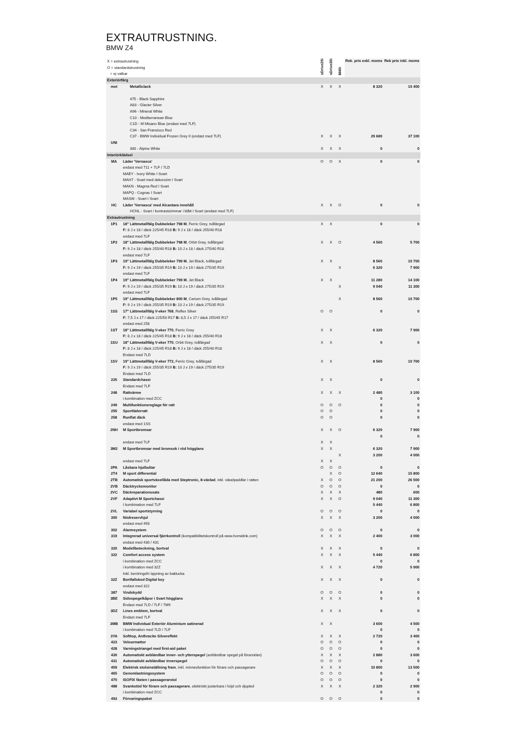EXTRAUTRUSTNING.
BMW Z4
| X = extrautrustning O = standardutrustning = ej valbar | | sDrive20i | sDrive30i | M40i | Rek. pris exkl. moms | Rek pris inkl. moms |
| Exteriörfärg | | | | | | |
| met | Metalliclack | X | X | X | 8 320 | 10 400 |
| | 475 - Black Sapphire | | | | | |
| | A83 - Glacier Silver | | | | | |
| | A96 - Mineral White | | | | | |
| | C10 - Mediterranean Blue | | | | | |
| | C1D - M Misano Blue (endast med 7LF) | | | | | |
| | C34 - San Fransisco Red | | | | | |
| | C37 - BMW Individual Frozen Grey II (endast med 7LF) | X | X | X | 29 680 | 37 100 |
| UNI | | | | | | |
| | 300 - Alpine White | X | X | X | 0 | 0 |
| Interiörklädsel | | | | | | |
| MA | Läder 'Vernasca' | O | O | X | 0 | 0 |
| | endast med 711 + 7LF / 7LD | | | | | |
| | MAEY - Ivory White I Svart | | | | | |
| | MAH7 - Svart med dekorsöm I Svart | | | | | |
| | MAKN - Magma Red I Svart | | | | | |
| | MAPQ - Cognac I Svart | | | | | |
| | MASW - Svart I Svart | | | | | |
| HC | Läder 'Vernasca' med Alcantara innehåll | X | X | O | 0 | 0 |
| | HCNL - Svart / kontrastsömmar i blått I Svart (endast med 7LF) | | | | | |
| Extrautrustning | | | | | | |
| 1P1 | 18" Lättmetallfälg Dubbeleker 798 M , Ferric Grey, tvåfärgad | X | X | | 0 | 0 |
| | F: 8 J x 18 / däck 225/45 R18 B: 9 J x 18 / däck 255/40 R18 | | | | | |
| | endast med 7LF | | | | | |
| 1P2 | 18" Lättmetallfälg Dubbeleker 798 M , Orbit Grey, tvåfärgad | X | X | O | 4 560 | 5 700 |
| | F: 9 J x 18 / däck 255/40 R18 B: 10 J x 18 / däck 275/40 R18 | | | | | |
| | endast med 7LF | | | | | |
| 1P3 | 19" Lättmetallfälg Dubbeleker 799 M , Jet Black, tvåfärgad | X | X | | 8 560 | 10 700 |
| | F: 9 J x 19 / däck 255/35 R19 B: 10 J x 19 / däck 275/35 R19 | | | X | 6 320 | 7 900 |
| | endast med 7LF | | | | | |
| 1P4 | 19" Lättmetallfälg Dubbeleker 799 M , Jet Black | X | X | | 11 280 | 14 100 |
| | F: 9 J x 19 / däck 255/35 R19 B: 10 J x 19 / däck 275/35 R19 | | | X | 9 040 | 11 300 |
| | endast med 7LF | | | | | |
| 1P5 | 19" Lättmetallfälg Dubbeleker 800 M , Cerium Grey, tvåfärgad | | | X | 8 560 | 10 700 |
| | F: 9 J x 19 / däck 255/35 R19 B: 10 J x 19 / däck 275/35 R19 | | | | | |
| 1SS | 17" Lättmetallfälg V-eker 768 , Reflex Silver | O | O | | 0 | 0 |
| | F: 7,5 J x 17 / däck 225/50 R17 B: 8,5 J x 17 / däck 255/45 R17 | | | | | |
| | endast med 258 | | | | | |
| 1ST | 18" Lättmetallfälg V-eker 770 , Ferric Grey | X | X | | 6 320 | 7 900 |
| | F: 8 J x 18 / däck 225/45 R18 B: 9 J x 18 / däck 255/40 R18 | | | | | |
| 1SU | 18" Lättmetallfälg V-eker 770 , Orbit Grey, tvåfärgad | X | X | | 0 | 0 |
| | F: 8 J x 18 / däck 225/45 R18 B: 9 J x 18 / däck 255/40 R18 | | | | | |
| | Endast med 7LD | | | | | |
| 1SV | 19" Lättmetallfälg V-eker 772, Ferric Grey, tvåfärgad | X | X | | 8 560 | 10 700 |
| | F: 9 J x 19 / däck 255/35 R19 B: 10 J x 19 / däck 275/35 R19 | | | | | |
| | Endast med 7LD | | | | | |
| 225 | Standardchassi | X | X | | 0 | 0 |
| | Endast med 7LF | | | | | |
| 248 | Rattvärme | X | X | X | 2 480 | 3 100 |
| | i kombination med ZCC | | | | 0 | 0 |
| 249 | Multifunktionsreglage för ratt | O | O | O | 0 | 0 |
| 255 | Sportläderratt | O | O | | 0 | 0 |
| 258 | Runflat däck | O | O | | 0 | 0 |
| | endast med 1SS | | | | | |
| 2NH | M Sportbromsar | X | X | O | 6 320 | 7 900 |
| | | | | | 0 | 0 |
| | endast med 7LF | X | X | | | |
| 3M2 | M Sportbromsar med bromsok i röd högglans | X | X | | 6 320 | 7 900 |
| | | | | X | 3 200 | 4 000 |
| | endast med 7LF | X | X | | | |
| 2PA | Låsbara hjulbultar | O | O | O | 0 | 0 |
| 2T4 | M sport differential | | X | O | 12 640 | 15 800 |
| 2TB | Automatisk sportväxellåda med Steptronic, 8-växlad , inkl. växelpaddlar i ratten | X | O | O | 21 200 | 26 500 |
| 2VB | Däcktrycksmonitor | O | O | O | 0 | 0 |
| 2VC | Däckreparationssats | X | X | X | 480 | 600 |
| 2VF | Adaptivt M Sportchassi | X | X | O | 9 040 | 11 300 |
| | I kombination med 7LF | | | | 5 440 | 6 800 |
| 2VL | Variabel sportstyrning | O | O | O | 0 | 0 |
| 300 | Nödreservhjul | X | X | X | 3 200 | 4 000 |
| | endast med 493 | | | | | |
| 302 | Alarmsystem | O | O | O | 0 | 0 |
| 319 | Integrerad universal fjärrkontroll (kompatibilitetskontroll på www.homelink.com) | X | X | X | 2 400 | 3 000 |
| | endast med 430 / 431 | | | | | |
| 320 | Modellbeteckning, bortval | X | X | X | 0 | 0 |
| 322 | Comfort access system | X | X | X | 5 440 | 6 800 |
| | i kombination med ZCC | | | | 0 | 0 |
| | i kombination med 32Z | X | X | X | 4 720 | 5 900 |
| | Inkl. beröringsfri öppning av baklucka | | | | | |
| 32Z | Bortfallskod Digital key | X | X | X | 0 | 0 |
| | endast med 322 | | | | | |
| 387 | Vindskydd | O | O | O | 0 | 0 |
| 3BE | Sidospegelkåpor i Svart högglans | X | X | X | 0 | 0 |
| | Endast med 7LD / 7LF / 7M9 | | | | | |
| 3DZ | Lines emblem, bortval | X | X | X | 0 | 0 |
| | Endast med 7LF | | | | | |
| 3MB | BMW Individual Exteriör Aluminium satinerad | X | X | | 3 600 | 4 500 |
| | i kombination med 7LD / 7LF | | | | 0 | 0 |
| 3YA | Softtop, Anthracite Silvereffekt | X | X | X | 2 720 | 3 400 |
| 423 | Velourmattor | O | O | O | 0 | 0 |
| 428 | Varningstriangel med first-aid paket | O | O | O | 0 | 0 |
| 430 | Automatiskt avbländbar inner- och ytterspegel (avbländbar spegel på förarsidan) | X | X | X | 2 880 | 3 600 |
| 431 | Automatiskt avbländbar innerspegel | O | O | O | 0 | 0 |
| 459 | Elektrisk stolsinställning fram , inkl. minnesfunktion för förare och passagerare | X | X | X | 10 800 | 13 500 |
| 465 | Genomlastningssystem | O | O | O | 0 | 0 |
| 470 | ISOFIX fästen i passagerarstol | O | O | O | 0 | 0 |
| 488 | Svankstöd för förare och passagerare , elektriskt justerbara i höjd och djupled | X | X | X | 2 320 | 2 900 |
| | i kombination med ZCC | | | | 0 | 0 |
| 493 | Förvaringspaket | O | O | O | 0 | 0 |